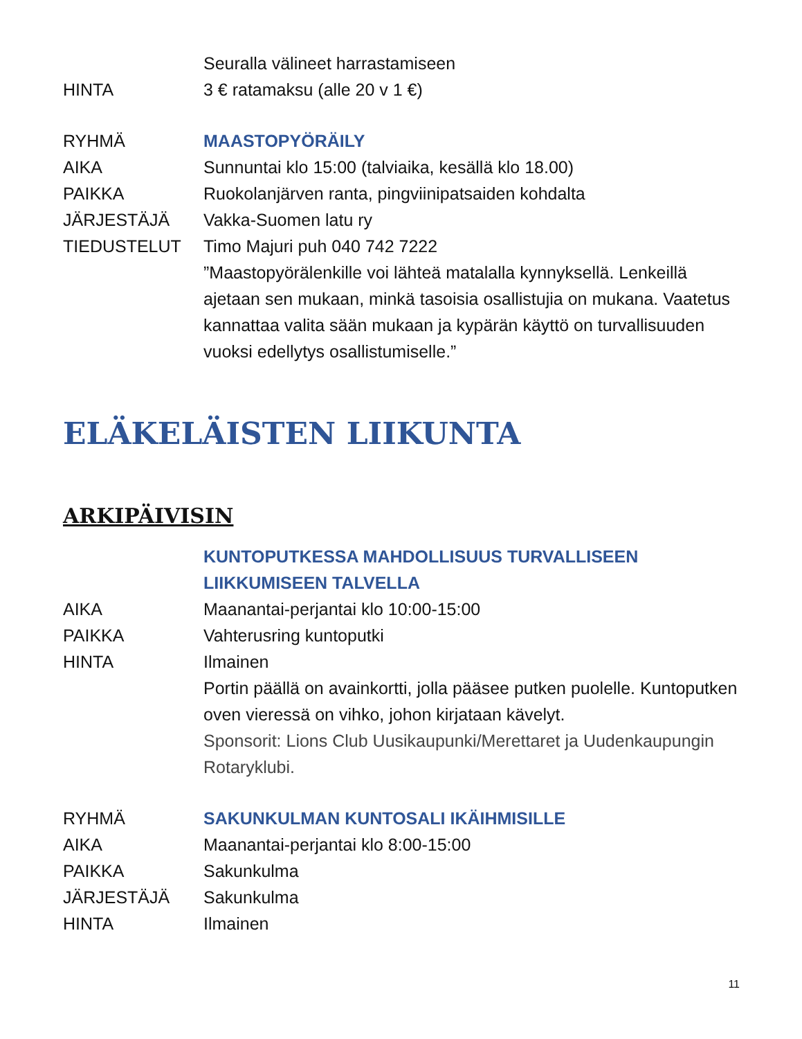Seuralla välineet harrastamiseen
HINTA 3 € ratamaksu (alle 20 v 1 €)
RYHMÄ MAASTOPYÖRÄILY
AIKA Sunnuntai klo 15:00 (talviaika, kesällä klo 18.00)
PAIKKA Ruokolanjärven ranta, pingviinipatsaiden kohdalta
JÄRJESTÄJÄ Vakka-Suomen latu ry
TIEDUSTELUT Timo Majuri puh 040 742 7222
”Maastopyörälenkille voi lähteä matalalla kynnyksellä. Lenkeillä ajetaan sen mukaan, minkä tasoisia osallistujia on mukana. Vaatetus kannattaa valita sään mukaan ja kypärän käyttö on turvallisuuden vuoksi edellytys osallistumiselle.”
ELÄKELÄISTEN LIIKUNTA
ARKIPÄIVISIN
KUNTOPUTKESSA MAHDOLLISUUS TURVALLISEEN LIIKKUMISEEN TALVELLA
AIKA Maanantai-perjantai klo 10:00-15:00
PAIKKA Vahterusring kuntoputki
HINTA Ilmainen
Portin päällä on avainkortti, jolla pääsee putken puolelle. Kuntoputken oven vieressä on vihko, johon kirjataan kävelyt.
Sponsorit: Lions Club Uusikaupunki/Merettaret ja Uudenkaupungin Rotaryklubi.
RYHMÄ SAKUNKULMAN KUNTOSALI IKÄIHMISILLE
AIKA Maanantai-perjantai klo 8:00-15:00
PAIKKA Sakunkulma
JÄRJESTÄJÄ Sakunkulma
HINTA Ilmainen
11